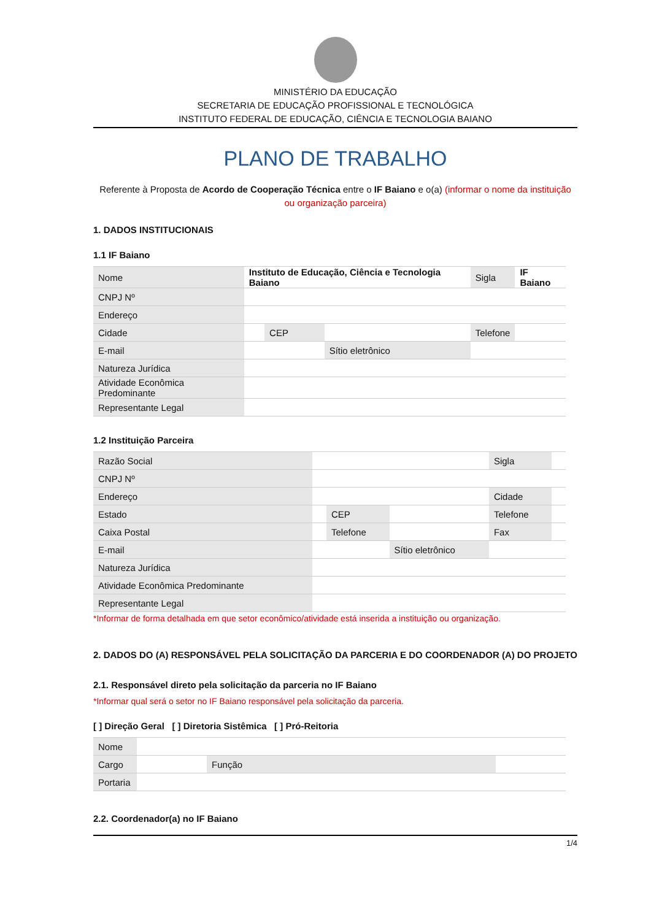MINISTÉRIO DA EDUCAÇÃO
SECRETARIA DE EDUCAÇÃO PROFISSIONAL E TECNOLÓGICA
INSTITUTO FEDERAL DE EDUCAÇÃO, CIÊNCIA E TECNOLOGIA BAIANO
PLANO DE TRABALHO
Referente à Proposta de Acordo de Cooperação Técnica entre o IF Baiano e o(a) (informar o nome da instituição ou organização parceira)
1. DADOS INSTITUCIONAIS
1.1 IF Baiano
| Nome | Instituto de Educação, Ciência e Tecnologia Baiano | | | Sigla | IF Baiano |
| CNPJ Nº | | | | | |
| Endereço | | | | | |
| Cidade | | CEP | | Telefone | |
| E-mail | | | Sítio eletrônico | | |
| Natureza Jurídica | | | | | |
| Atividade Econômica Predominante | | | | | |
| Representante Legal | | | | | |
1.2 Instituição Parceira
| Razão Social | | | | Sigla | |
| CNPJ Nº | | | | | |
| Endereço | | | | Cidade | |
| Estado | | CEP | | Telefone | |
| Caixa Postal | | Telefone | | Fax | |
| E-mail | | | Sítio eletrônico | | |
| Natureza Jurídica | | | | | |
| Atividade Econômica Predominante | | | | | |
| Representante Legal | | | | | |
*Informar de forma detalhada em que setor econômico/atividade está inserida a instituição ou organização.
2. DADOS DO (A) RESPONSÁVEL PELA SOLICITAÇÃO DA PARCERIA E DO COORDENADOR (A) DO PROJETO
2.1. Responsável direto pela solicitação da parceria no IF Baiano
*Informar qual será o setor no IF Baiano responsável pela solicitação da parceria.
[ ] Direção Geral [ ] Diretoria Sistêmica [ ] Pró-Reitoria
| Nome | | | |
| Cargo | | Função | |
| Portaria | | | |
2.2. Coordenador(a) no IF Baiano
1/4